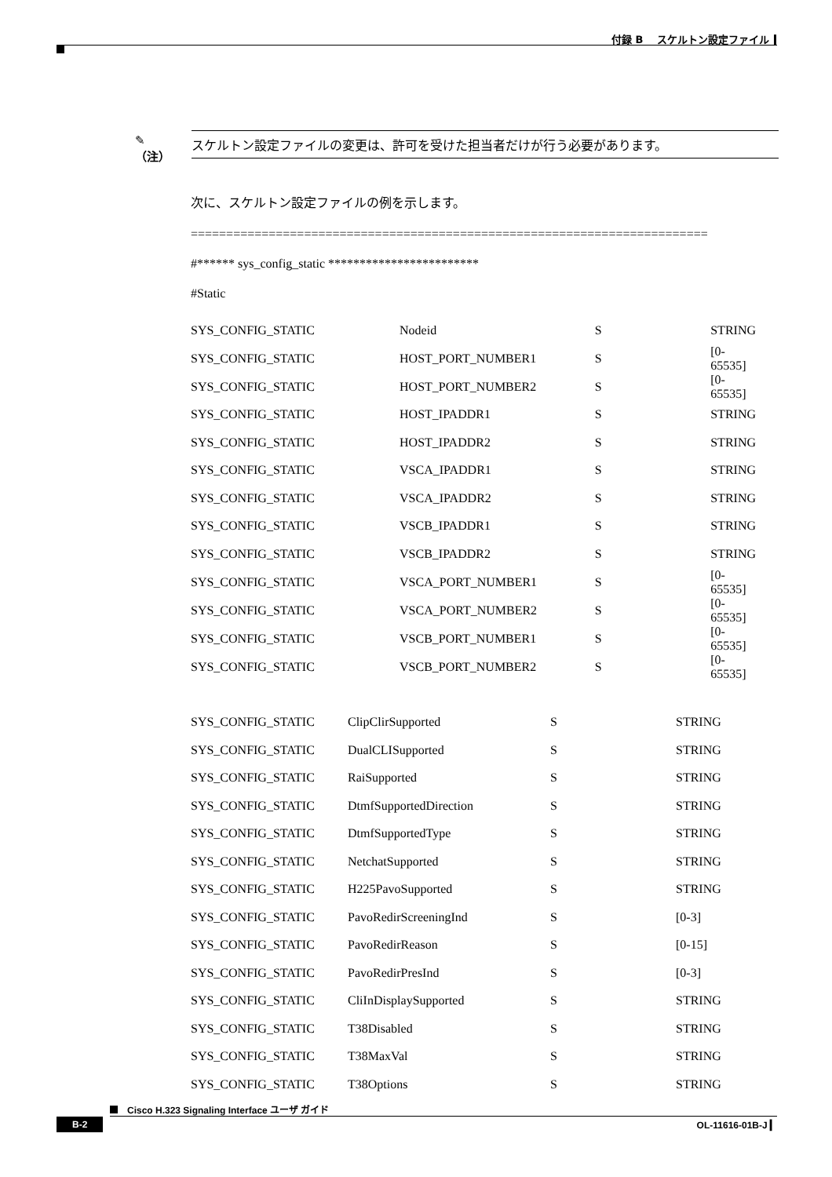付録 B　 スケルトン設定ファイル
✎
（注）
スケルトン設定ファイルの変更は、許可を受けた担当者だけが行う必要があります。
次に、スケルトン設定ファイルの例を示します。
=========================================================================
#****** sys_config_static ************************
#Static
| SYS_CONFIG_STATIC | Nodeid | S | STRING |
| SYS_CONFIG_STATIC | HOST_PORT_NUMBER1 | S | [0-65535] |
| SYS_CONFIG_STATIC | HOST_PORT_NUMBER2 | S | [0-65535] |
| SYS_CONFIG_STATIC | HOST_IPADDR1 | S | STRING |
| SYS_CONFIG_STATIC | HOST_IPADDR2 | S | STRING |
| SYS_CONFIG_STATIC | VSCA_IPADDR1 | S | STRING |
| SYS_CONFIG_STATIC | VSCA_IPADDR2 | S | STRING |
| SYS_CONFIG_STATIC | VSCB_IPADDR1 | S | STRING |
| SYS_CONFIG_STATIC | VSCB_IPADDR2 | S | STRING |
| SYS_CONFIG_STATIC | VSCA_PORT_NUMBER1 | S | [0-65535] |
| SYS_CONFIG_STATIC | VSCA_PORT_NUMBER2 | S | [0-65535] |
| SYS_CONFIG_STATIC | VSCB_PORT_NUMBER1 | S | [0-65535] |
| SYS_CONFIG_STATIC | VSCB_PORT_NUMBER2 | S | [0-65535] |
| SYS_CONFIG_STATIC | ClipClirSupported | S | STRING |
| SYS_CONFIG_STATIC | DualCLISupported | S | STRING |
| SYS_CONFIG_STATIC | RaiSupported | S | STRING |
| SYS_CONFIG_STATIC | DtmfSupportedDirection | S | STRING |
| SYS_CONFIG_STATIC | DtmfSupportedType | S | STRING |
| SYS_CONFIG_STATIC | NetchatSupported | S | STRING |
| SYS_CONFIG_STATIC | H225PavoSupported | S | STRING |
| SYS_CONFIG_STATIC | PavoRedirScreeningInd | S | [0-3] |
| SYS_CONFIG_STATIC | PavoRedirReason | S | [0-15] |
| SYS_CONFIG_STATIC | PavoRedirPresInd | S | [0-3] |
| SYS_CONFIG_STATIC | CliInDisplaySupported | S | STRING |
| SYS_CONFIG_STATIC | T38Disabled | S | STRING |
| SYS_CONFIG_STATIC | T38MaxVal | S | STRING |
| SYS_CONFIG_STATIC | T38Options | S | STRING |
Cisco H.323 Signaling Interface ユーザ ガイド
B-2 OL-11616-01B-J ▎